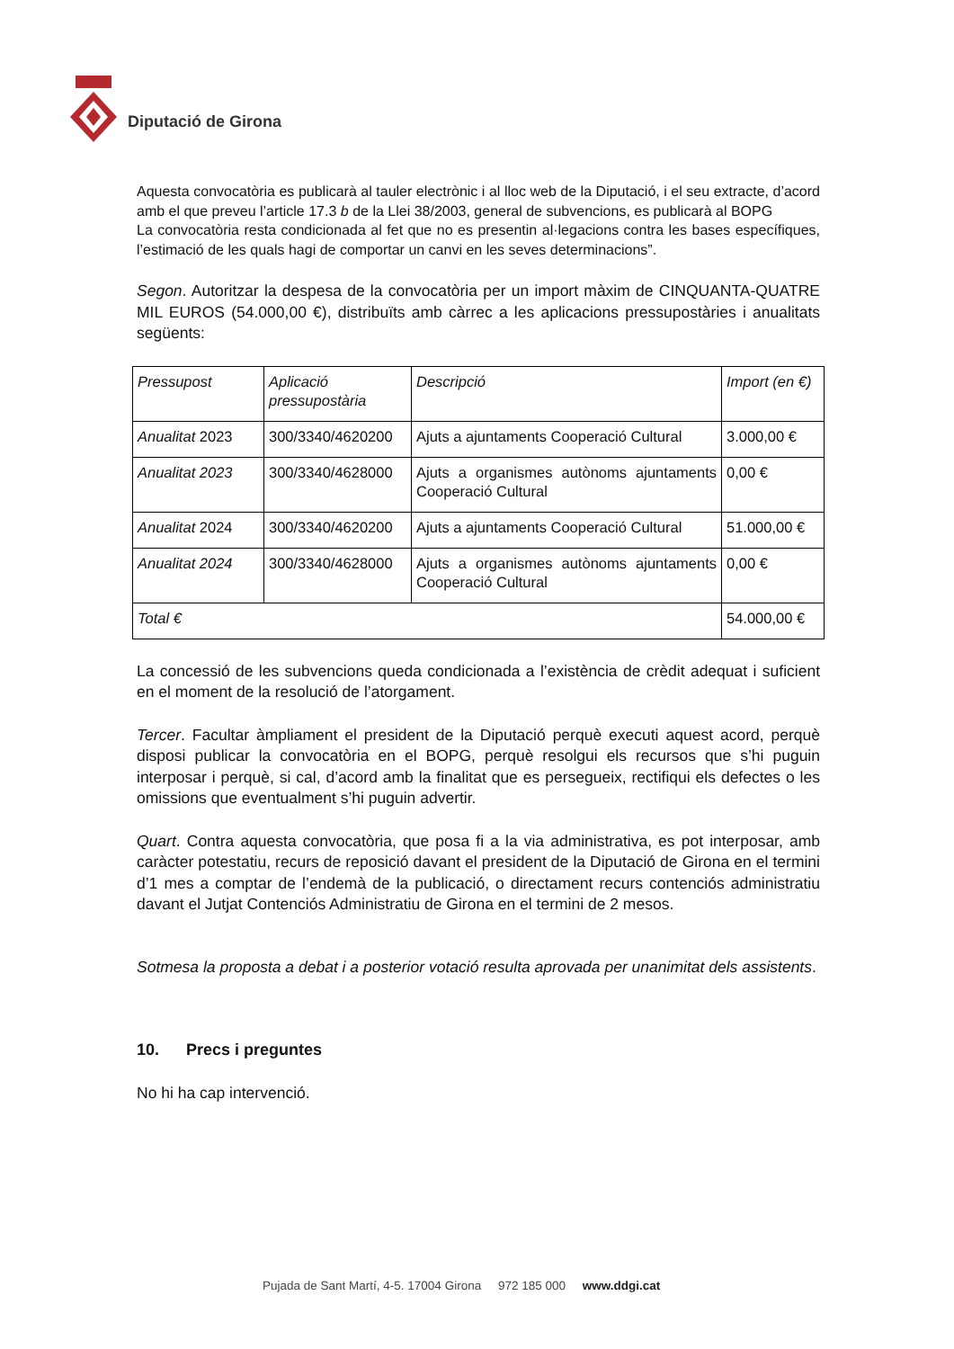Diputació de Girona
Aquesta convocatòria es publicarà al tauler electrònic i al lloc web de la Diputació, i el seu extracte, d’acord amb el que preveu l’article 17.3 b de la Llei 38/2003, general de subvencions, es publicarà al BOPG
La convocatòria resta condicionada al fet que no es presentin al·legacions contra les bases específiques, l’estimació de les quals hagi de comportar un canvi en les seves determinacions”.
Segon. Autoritzar la despesa de la convocatòria per un import màxim de CINQUANTA-QUATRE MIL EUROS (54.000,00 €), distribuïts amb càrrec a les aplicacions pressupostàries i anualitats següents:
| Pressupost | Aplicació pressupostària | Descripció | Import (en €) |
| Anualitat 2023 | 300/3340/4620200 | Ajuts a ajuntaments Cooperació Cultural | 3.000,00 € |
| Anualitat 2023 | 300/3340/4628000 | Ajuts a organismes autònoms ajuntaments Cooperació Cultural | 0,00 € |
| Anualitat 2024 | 300/3340/4620200 | Ajuts a ajuntaments Cooperació Cultural | 51.000,00 € |
| Anualitat 2024 | 300/3340/4628000 | Ajuts a organismes autònoms ajuntaments Cooperació Cultural | 0,00 € |
| Total € | | | 54.000,00 € |
La concessió de les subvencions queda condicionada a l’existència de crèdit adequat i suficient en el moment de la resolució de l’atorgament.
Tercer. Facultar àmpliament el president de la Diputació perquè executi aquest acord, perquè disposi publicar la convocatòria en el BOPG, perquè resolgui els recursos que s’hi puguin interposar i perquè, si cal, d’acord amb la finalitat que es persegueix, rectifiqui els defectes o les omissions que eventualment s’hi puguin advertir.
Quart. Contra aquesta convocatòria, que posa fi a la via administrativa, es pot interposar, amb caràcter potestatiu, recurs de reposició davant el president de la Diputació de Girona en el termini d’1 mes a comptar de l’endemà de la publicació, o directament recurs contenciós administratiu davant el Jutjat Contenciós Administratiu de Girona en el termini de 2 mesos.
Sotmesa la proposta a debat i a posterior votació resulta aprovada per unanimitat dels assistents.
10. Precs i preguntes
No hi ha cap intervenció.
Pujada de Sant Martí, 4-5. 17004 Girona 972 185 000 www.ddgi.cat